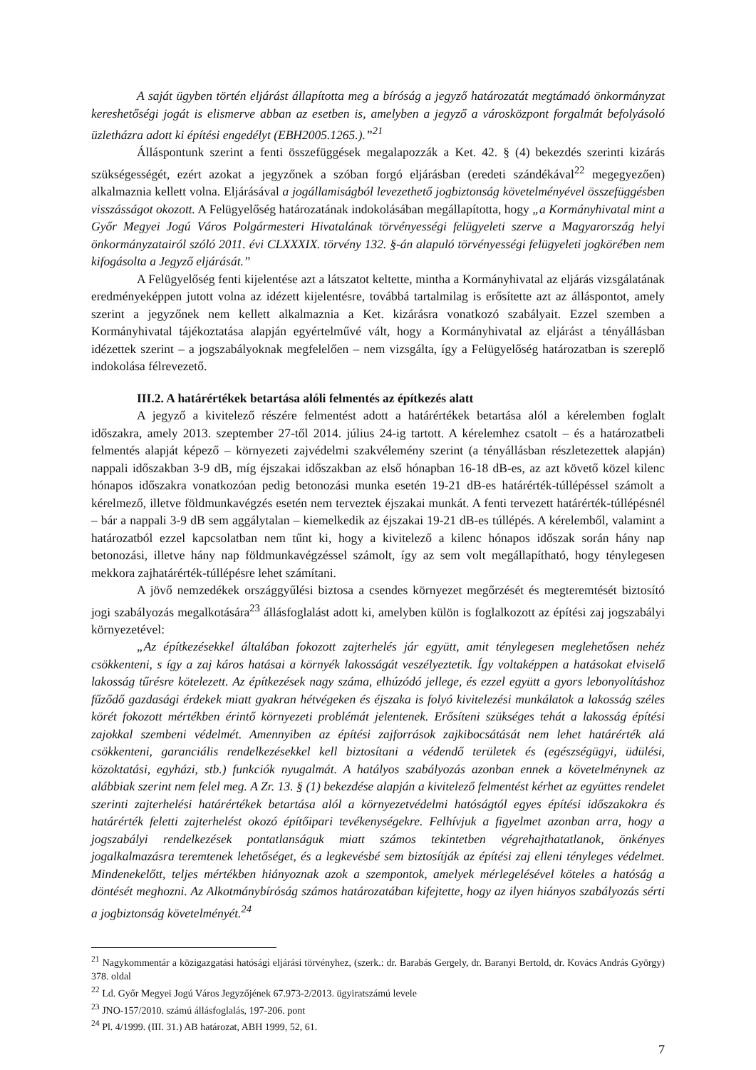A saját ügyben történ eljárást állapította meg a bíróság a jegyző határozatát megtámadó önkormányzat kereshetőségi jogát is elismerve abban az esetben is, amelyben a jegyző a városközpont forgalmát befolyásoló üzletházra adott ki építési engedélyt (EBH2005.1265.).”<sup>21</sup>
Álláspontunk szerint a fenti összefüggések megalapozzák a Ket. 42. § (4) bekezdés szerinti kizárás szükségességét, ezért azokat a jegyzőnek a szóban forgó eljárásban (eredeti szándékával<sup>22</sup> megegyezően) alkalmaznia kellett volna. Eljárásával a jogállamiságból levezethető jogbiztonság követelményével összefüggésben visszásságot okozott. A Felügyelőség határozatának indokolásában megállapította, hogy „a Kormányhivatal mint a Győr Megyei Jogú Város Polgármesteri Hivatalának törvényességi felügyeleti szerve a Magyarország helyi önkormányzatairól szóló 2011. évi CLXXXIX. törvény 132. §-án alapuló törvényességi felügyeleti jogkörében nem kifogásolta a Jegyző eljárását.”
A Felügyelőség fenti kijelentése azt a látszatot keltette, mintha a Kormányhivatal az eljárás vizsgálatának eredményeképpen jutott volna az idézett kijelentésre, továbbá tartalmilag is erősítette azt az álláspontot, amely szerint a jegyzőnek nem kellett alkalmaznia a Ket. kizárásra vonatkozó szabályait. Ezzel szemben a Kormányhivatal tájékoztatása alapján egyértelművé vált, hogy a Kormányhivatal az eljárást a tényállásban idézettek szerint – a jogszabályoknak megfelelően – nem vizsgálta, így a Felügyelőség határozatban is szereplő indokolása félrevezető.
III.2. A határértékek betartása alóli felmentés az építkezés alatt
A jegyző a kivitelező részére felmentést adott a határértékek betartása alól a kérelemben foglalt időszakra, amely 2013. szeptember 27-től 2014. július 24-ig tartott. A kérelemhez csatolt – és a határozatbeli felmentés alapját képező – környezeti zajvédelmi szakvélemény szerint (a tényállásban részletezettek alapján) nappali időszakban 3-9 dB, míg éjszakai időszakban az első hónapban 16-18 dB-es, az azt követő közel kilenc hónapos időszakra vonatkozóan pedig betonozási munka esetén 19-21 dB-es határérték-túllépéssel számolt a kérelmező, illetve földmunkavégzés esetén nem terveztek éjszakai munkát. A fenti tervezett határérték-túllépésnél – bár a nappali 3-9 dB sem aggálytalan – kiemelkedik az éjszakai 19-21 dB-es túllépés. A kérelemből, valamint a határozatból ezzel kapcsolatban nem tűnt ki, hogy a kivitelező a kilenc hónapos időszak során hány nap betonozási, illetve hány nap földmunkavégzéssel számolt, így az sem volt megállapítható, hogy ténylegesen mekkora zajhatárérték-túllépésre lehet számítani.
A jövő nemzedékek országgyűlési biztosa a csendes környezet megőrzését és megteremtését biztosító jogi szabályozás megalkotására<sup>23</sup> állásfoglalást adott ki, amelyben külön is foglalkozott az építési zaj jogszabályi környezetével:
„Az építkezésekkel általában fokozott zajterhelés jár együtt, amit ténylegesen meglehetősen nehéz csökkenteni, s így a zaj káros hatásai a környék lakosságát veszélyeztetik. Így voltaképpen a hatásokat elviselő lakosság tűrésre kötelezett. Az építkezések nagy száma, elhúzódó jellege, és ezzel együtt a gyors lebonyolításhoz fűződő gazdasági érdekek miatt gyakran hétvégeken és éjszaka is folyó kivitelezési munkálatok a lakosság széles körét fokozott mértékben érintő környezeti problémát jelentenek. Erősíteni szükséges tehát a lakosság építési zajokkal szembeni védelmét. Amennyiben az építési zajforrások zajkibocsátását nem lehet határérték alá csökkenteni, garanciális rendelkezésekkel kell biztosítani a védendő területek és (egészségügyi, üdülési, közoktatási, egyházi, stb.) funkciók nyugalmát. A hatályos szabályozás azonban ennek a követelménynek az alábbiak szerint nem felel meg. A Zr. 13. § (1) bekezdése alapján a kivitelező felmentést kérhet az együttes rendelet szerinti zajterhelési határértékek betartása alól a környezetvédelmi hatóságtól egyes építési időszakokra és határérték feletti zajterhelést okozó építőipari tevékenységekre. Felhívjuk a figyelmet azonban arra, hogy a jogszabályi rendelkezések pontatlanságuk miatt számos tekintetben végrehajthatatlanok, önkényes jogalkalmazásra teremtenek lehetőséget, és a legkevésbé sem biztosítják az építési zaj elleni tényleges védelmet. Mindenekelőtt, teljes mértékben hiányoznak azok a szempontok, amelyek mérlegelésével köteles a hatóság a döntését meghozni. Az Alkotmánybíróság számos határozatában kifejtette, hogy az ilyen hiányos szabályozás sérti a jogbiztonság követelményét.<sup>24</sup>
<sup>21</sup> Nagykommentár a közigazgatási hatósági eljárási törvényhez, (szerk.: dr. Barabás Gergely, dr. Baranyi Bertold, dr. Kovács András György) 378. oldal
<sup>22</sup> Ld. Győr Megyei Jogú Város Jegyzőjének 67.973-2/2013. ügyiratszámú levele
<sup>23</sup> JNO-157/2010. számú állásfoglalás, 197-206. pont
<sup>24</sup> Pl. 4/1999. (III. 31.) AB határozat, ABH 1999, 52, 61.
7